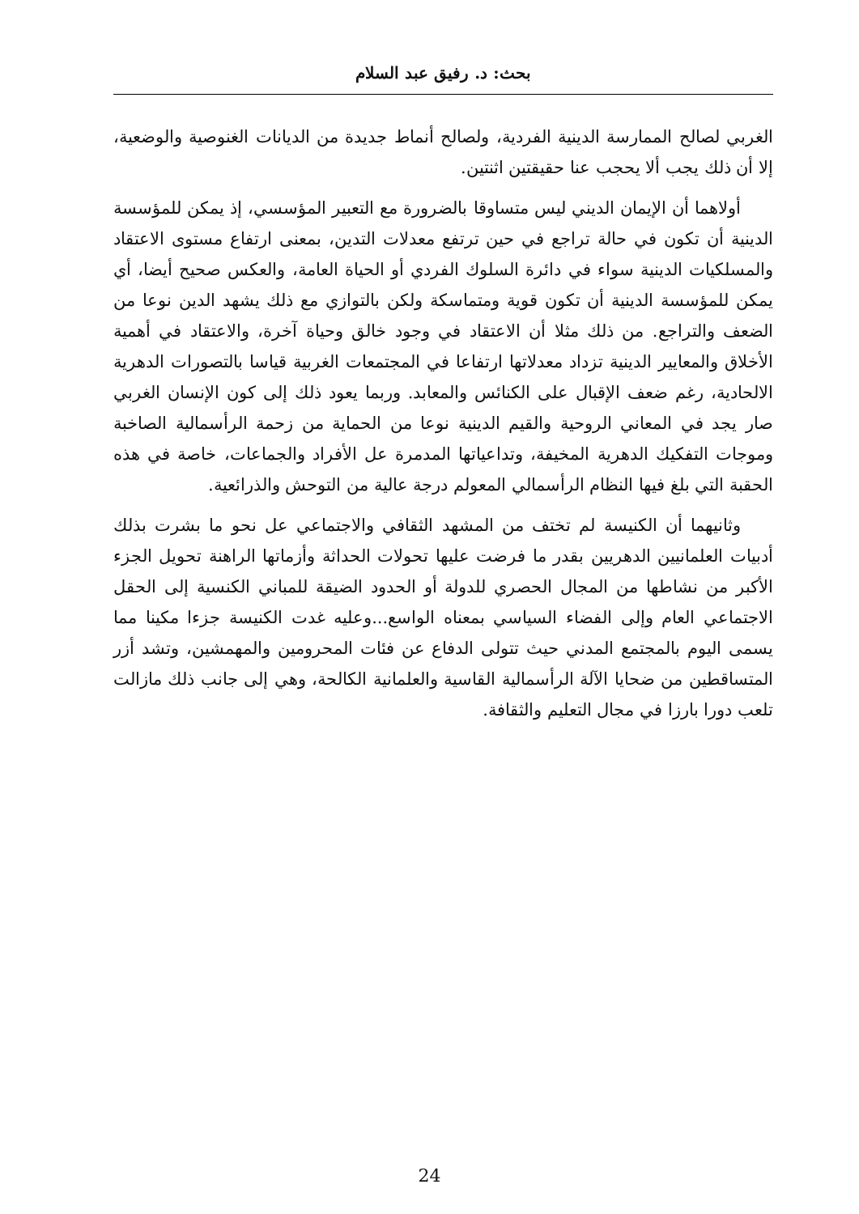بحث: د. رفيق عبد السلام
الغربي لصالح الممارسة الدينية الفردية، ولصالح أنماط جديدة من الديانات الغنوصية والوضعية، إلا أن ذلك يجب ألا يحجب عنا حقيقتين اثنتين.
أولاهما أن الإيمان الديني ليس متساوقا بالضرورة مع التعبير المؤسسي، إذ يمكن للمؤسسة الدينية أن تكون في حالة تراجع في حين ترتفع معدلات التدين، بمعنى ارتفاع مستوى الاعتقاد والمسلكيات الدينية سواء في دائرة السلوك الفردي أو الحياة العامة، والعكس صحيح أيضا، أي يمكن للمؤسسة الدينية أن تكون قوية ومتماسكة ولكن بالتوازي مع ذلك يشهد الدين نوعا من الضعف والتراجع. من ذلك مثلا أن الاعتقاد في وجود خالق وحياة آخرة، والاعتقاد في أهمية الأخلاق والمعايير الدينية تزداد معدلاتها ارتفاعا في المجتمعات الغربية قياسا بالتصورات الدهرية الالحادية، رغم ضعف الإقبال على الكنائس والمعابد. وربما يعود ذلك إلى كون الإنسان الغربي صار يجد في المعاني الروحية والقيم الدينية نوعا من الحماية من زحمة الرأسمالية الصاخبة وموجات التفكيك الدهرية المخيفة، وتداعياتها المدمرة عل الأفراد والجماعات، خاصة في هذه الحقبة التي بلغ فيها النظام الرأسمالي المعولم درجة عالية من التوحش والذرائعية.
وثانيهما أن الكنيسة لم تختف من المشهد الثقافي والاجتماعي عل نحو ما بشرت بذلك أدبيات العلمانيين الدهريين بقدر ما فرضت عليها تحولات الحداثة وأزماتها الراهنة تحويل الجزء الأكبر من نشاطها من المجال الحصري للدولة أو الحدود الضيقة للمباني الكنسية إلى الحقل الاجتماعي العام وإلى الفضاء السياسي بمعناه الواسع...وعليه غدت الكنيسة جزءا مكينا مما يسمى اليوم بالمجتمع المدني حيث تتولى الدفاع عن فئات المحرومين والمهمشين، وتشد أزر المتساقطين من ضحايا الآلة الرأسمالية القاسية والعلمانية الكالحة، وهي إلى جانب ذلك مازالت تلعب دورا بارزا في مجال التعليم والثقافة.
24